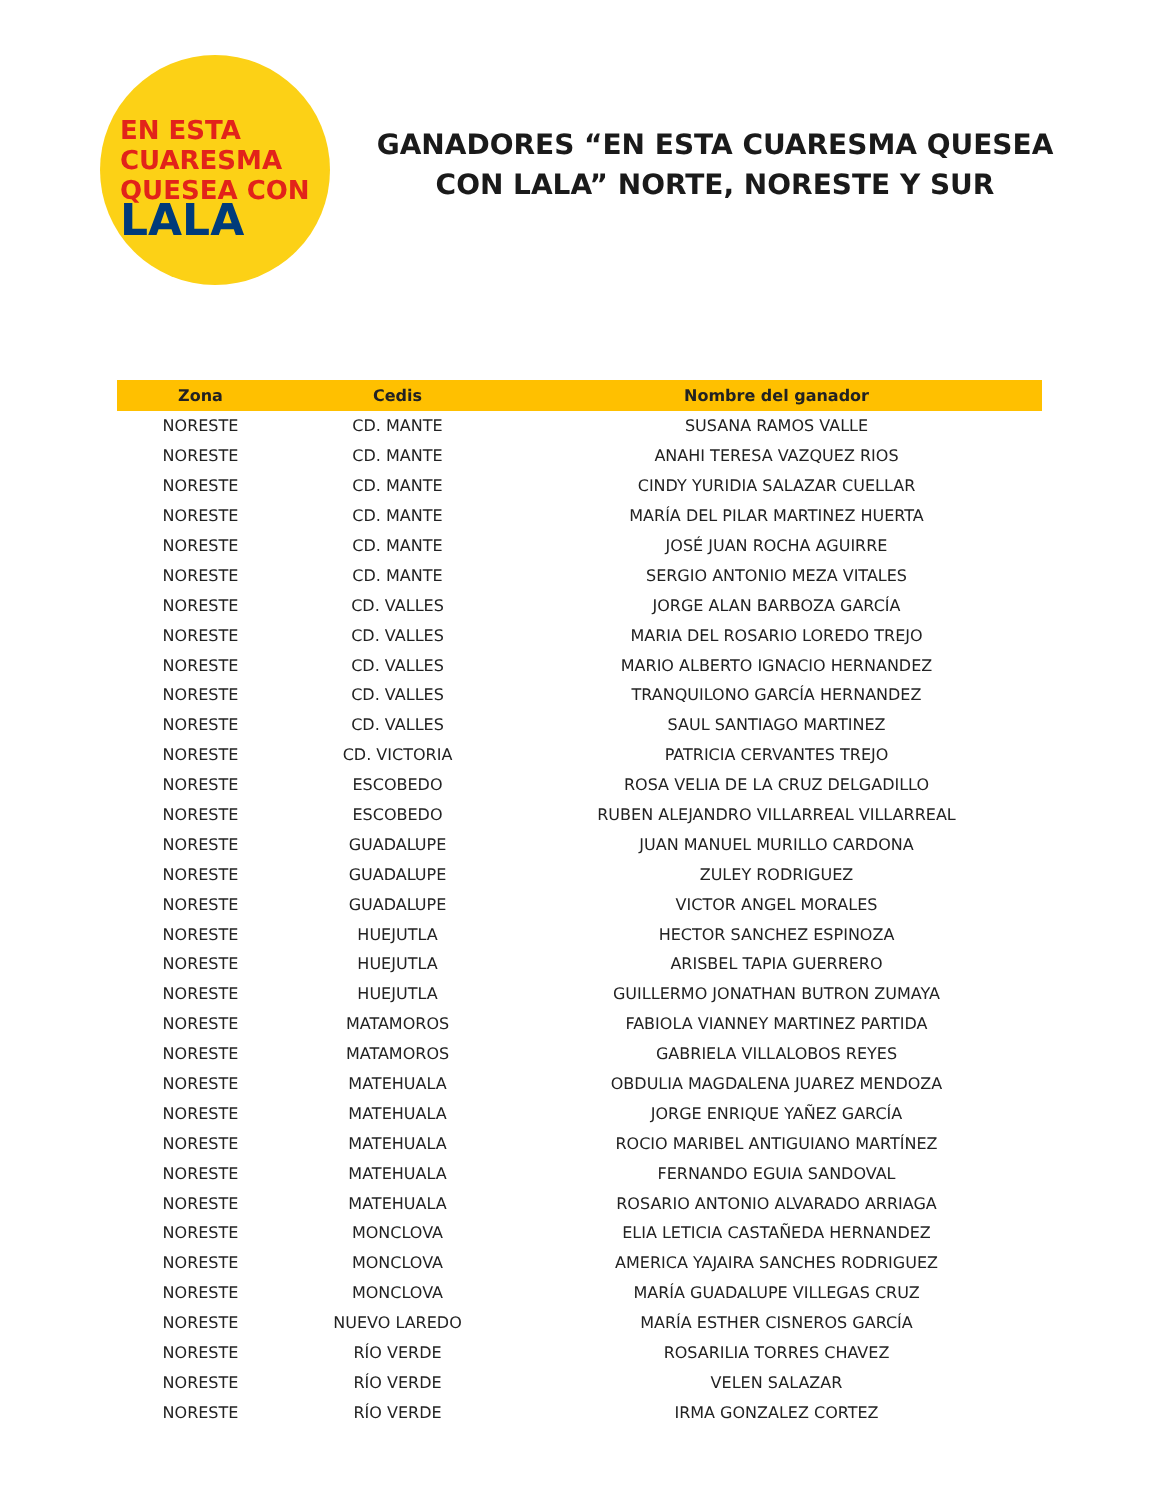EN ESTA
CUARESMA
QUESEA CON
LALA
GANADORES “EN ESTA CUARESMA QUESEA CON LALA” NORTE, NORESTE Y SUR
| Zona | Cedis | Nombre del ganador |
| --- | --- | --- |
| NORESTE | CD. MANTE | SUSANA RAMOS VALLE |
| NORESTE | CD. MANTE | ANAHI TERESA VAZQUEZ RIOS |
| NORESTE | CD. MANTE | CINDY YURIDIA SALAZAR CUELLAR |
| NORESTE | CD. MANTE | MARÍA DEL PILAR MARTINEZ HUERTA |
| NORESTE | CD. MANTE | JOSÉ JUAN ROCHA AGUIRRE |
| NORESTE | CD. MANTE | SERGIO ANTONIO MEZA VITALES |
| NORESTE | CD. VALLES | JORGE ALAN BARBOZA GARCÍA |
| NORESTE | CD. VALLES | MARIA DEL ROSARIO LOREDO TREJO |
| NORESTE | CD. VALLES | MARIO ALBERTO IGNACIO HERNANDEZ |
| NORESTE | CD. VALLES | TRANQUILONO GARCÍA HERNANDEZ |
| NORESTE | CD. VALLES | SAUL SANTIAGO MARTINEZ |
| NORESTE | CD. VICTORIA | PATRICIA CERVANTES TREJO |
| NORESTE | ESCOBEDO | ROSA VELIA DE LA CRUZ DELGADILLO |
| NORESTE | ESCOBEDO | RUBEN ALEJANDRO VILLARREAL VILLARREAL |
| NORESTE | GUADALUPE | JUAN MANUEL MURILLO CARDONA |
| NORESTE | GUADALUPE | ZULEY RODRIGUEZ |
| NORESTE | GUADALUPE | VICTOR ANGEL MORALES |
| NORESTE | HUEJUTLA | HECTOR SANCHEZ ESPINOZA |
| NORESTE | HUEJUTLA | ARISBEL TAPIA GUERRERO |
| NORESTE | HUEJUTLA | GUILLERMO JONATHAN BUTRON ZUMAYA |
| NORESTE | MATAMOROS | FABIOLA VIANNEY MARTINEZ PARTIDA |
| NORESTE | MATAMOROS | GABRIELA VILLALOBOS REYES |
| NORESTE | MATEHUALA | OBDULIA MAGDALENA JUAREZ MENDOZA |
| NORESTE | MATEHUALA | JORGE ENRIQUE YAÑEZ GARCÍA |
| NORESTE | MATEHUALA | ROCIO MARIBEL ANTIGUIANO MARTÍNEZ |
| NORESTE | MATEHUALA | FERNANDO EGUIA SANDOVAL |
| NORESTE | MATEHUALA | ROSARIO ANTONIO ALVARADO ARRIAGA |
| NORESTE | MONCLOVA | ELIA LETICIA CASTAÑEDA HERNANDEZ |
| NORESTE | MONCLOVA | AMERICA YAJAIRA SANCHES RODRIGUEZ |
| NORESTE | MONCLOVA | MARÍA GUADALUPE VILLEGAS CRUZ |
| NORESTE | NUEVO LAREDO | MARÍA ESTHER CISNEROS GARCÍA |
| NORESTE | RÍO VERDE | ROSARILIA TORRES CHAVEZ |
| NORESTE | RÍO VERDE | VELEN SALAZAR |
| NORESTE | RÍO VERDE | IRMA GONZALEZ CORTEZ |